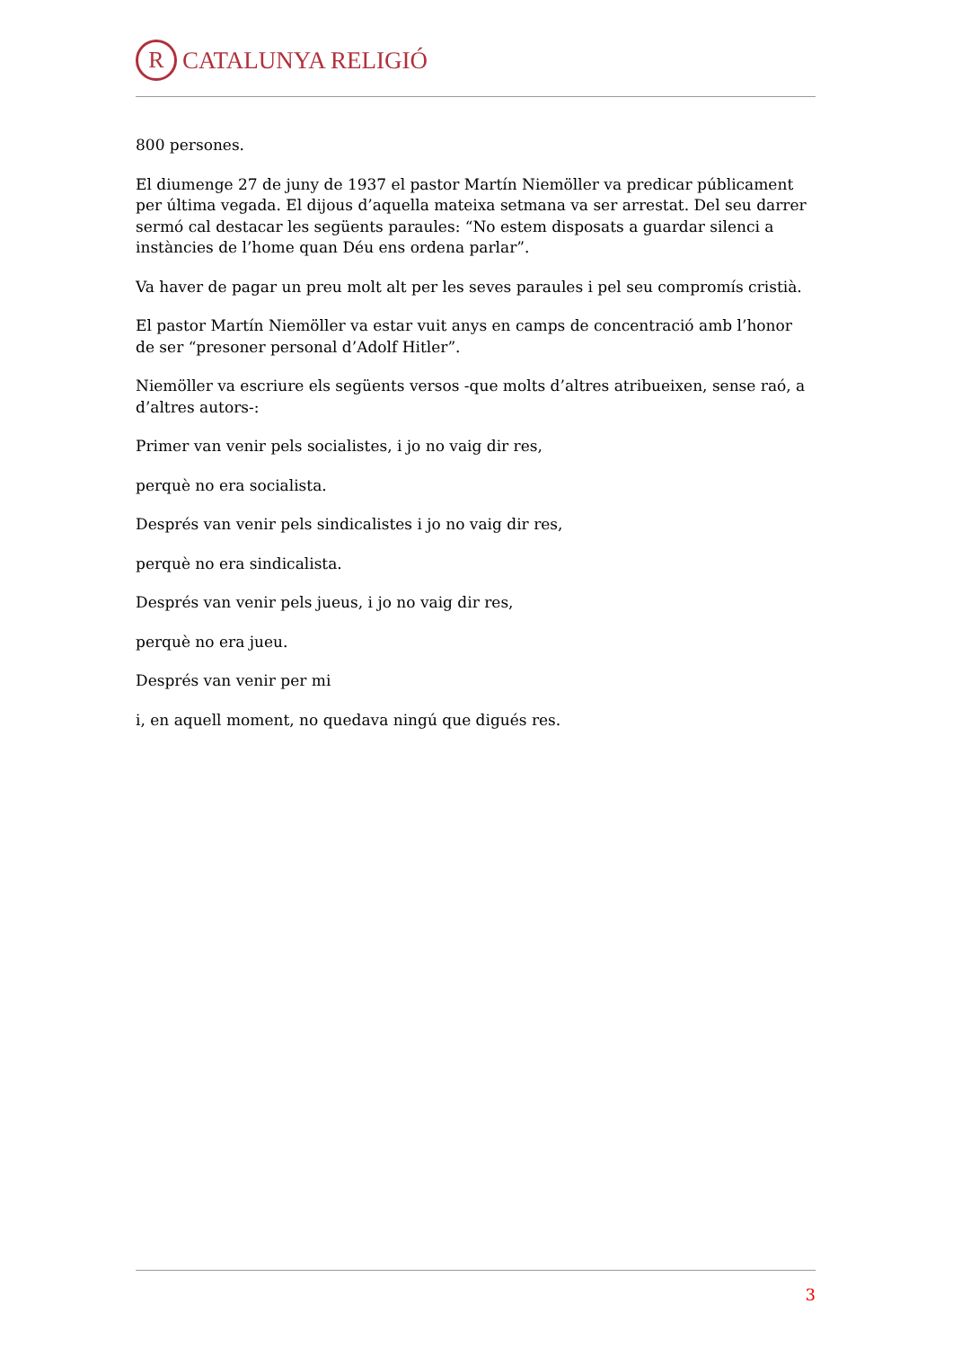R
CATALUNYA RELIGIÓ
800 persones.
El diumenge 27 de juny de 1937 el pastor Martín Niemöller va predicar públicament per última vegada. El dijous d’aquella mateixa setmana va ser arrestat. Del seu darrer sermó cal destacar les següents paraules: “No estem disposats a guardar silenci a instàncies de l’home quan Déu ens ordena parlar”.
Va haver de pagar un preu molt alt per les seves paraules i pel seu compromís cristià.
El pastor Martín Niemöller va estar vuit anys en camps de concentració amb l’honor de ser “presoner personal d’Adolf Hitler”.
Niemöller va escriure els següents versos -que molts d’altres atribueixen, sense raó, a d’altres autors-:
Primer van venir pels socialistes, i jo no vaig dir res,
perquè no era socialista.
Després van venir pels sindicalistes i jo no vaig dir res,
perquè no era sindicalista.
Després van venir pels jueus, i jo no vaig dir res,
perquè no era jueu.
Després van venir per mi
i, en aquell moment, no quedava ningú que digués res.
3